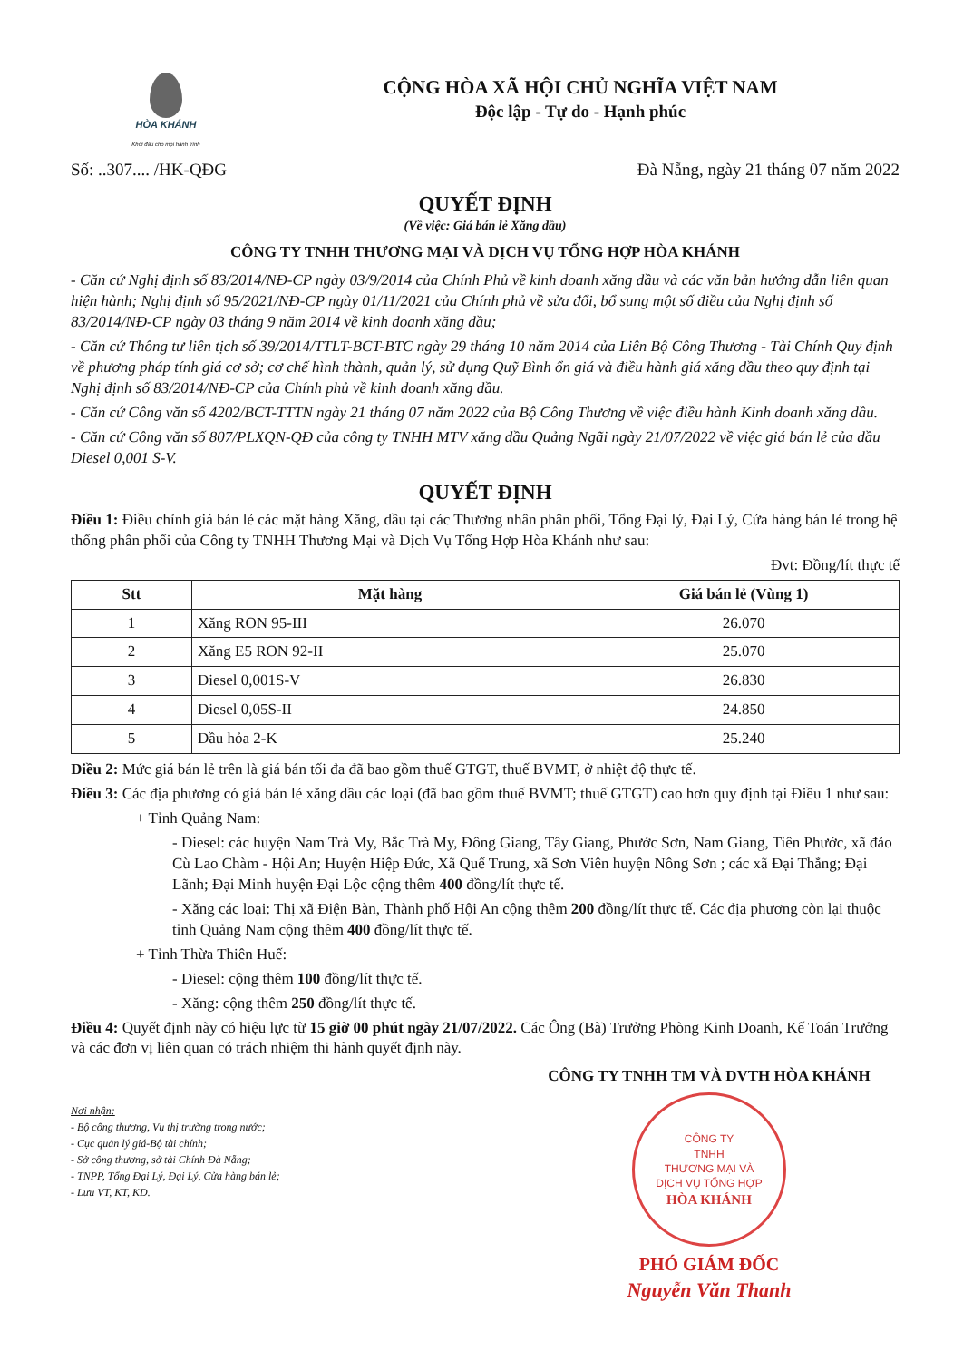HÒA KHÁNH
Khởi đầu cho mọi hành trình
CỘNG HÒA XÃ HỘI CHỦ NGHĨA VIỆT NAM
Độc lập - Tự do - Hạnh phúc
Số: ..307.... /HK-QĐG Đà Nẵng, ngày 21 tháng 07 năm 2022
QUYẾT ĐỊNH
(Về việc: Giá bán lẻ Xăng dầu)
CÔNG TY TNHH THƯƠNG MẠI VÀ DỊCH VỤ TỔNG HỢP HÒA KHÁNH
- Căn cứ Nghị định số 83/2014/NĐ-CP ngày 03/9/2014 của Chính Phủ về kinh doanh xăng dầu và các văn bản hướng dẫn liên quan hiện hành; Nghị định số 95/2021/NĐ-CP ngày 01/11/2021 của Chính phủ về sửa đổi, bổ sung một số điều của Nghị định số 83/2014/NĐ-CP ngày 03 tháng 9 năm 2014 về kinh doanh xăng dầu;
- Căn cứ Thông tư liên tịch số 39/2014/TTLT-BCT-BTC ngày 29 tháng 10 năm 2014 của Liên Bộ Công Thương - Tài Chính Quy định về phương pháp tính giá cơ sở; cơ chế hình thành, quản lý, sử dụng Quỹ Bình ổn giá và điều hành giá xăng dầu theo quy định tại Nghị định số 83/2014/NĐ-CP của Chính phủ về kinh doanh xăng dầu.
- Căn cứ Công văn số 4202/BCT-TTTN ngày 21 tháng 07 năm 2022 của Bộ Công Thương về việc điều hành Kinh doanh xăng dầu.
- Căn cứ Công văn số 807/PLXQN-QĐ của công ty TNHH MTV xăng dầu Quảng Ngãi ngày 21/07/2022 về việc giá bán lẻ của dầu Diesel 0,001 S-V.
QUYẾT ĐỊNH
Điều 1: Điều chỉnh giá bán lẻ các mặt hàng Xăng, dầu tại các Thương nhân phân phối, Tổng Đại lý, Đại Lý, Cửa hàng bán lẻ trong hệ thống phân phối của Công ty TNHH Thương Mại và Dịch Vụ Tổng Hợp Hòa Khánh như sau:
Đvt: Đồng/lít thực tế
| Stt | Mặt hàng | Giá bán lẻ (Vùng 1) |
| --- | --- | --- |
| 1 | Xăng RON 95-III | 26.070 |
| 2 | Xăng E5 RON 92-II | 25.070 |
| 3 | Diesel 0,001S-V | 26.830 |
| 4 | Diesel 0,05S-II | 24.850 |
| 5 | Dầu hỏa 2-K | 25.240 |
Điều 2: Mức giá bán lẻ trên là giá bán tối đa đã bao gồm thuế GTGT, thuế BVMT, ở nhiệt độ thực tế.
Điều 3: Các địa phương có giá bán lẻ xăng dầu các loại (đã bao gồm thuế BVMT; thuế GTGT) cao hơn quy định tại Điều 1 như sau:
+ Tỉnh Quảng Nam:
- Diesel: các huyện Nam Trà My, Bắc Trà My, Đông Giang, Tây Giang, Phước Sơn, Nam Giang, Tiên Phước, xã đảo Cù Lao Chàm - Hội An; Huyện Hiệp Đức, Xã Quế Trung, xã Sơn Viên huyện Nông Sơn ; các xã Đại Thắng; Đại Lãnh; Đại Minh huyện Đại Lộc cộng thêm 400 đồng/lít thực tế.
- Xăng các loại: Thị xã Điện Bàn, Thành phố Hội An cộng thêm 200 đồng/lít thực tế. Các địa phương còn lại thuộc tỉnh Quảng Nam cộng thêm 400 đồng/lít thực tế.
+ Tỉnh Thừa Thiên Huế:
- Diesel: cộng thêm 100 đồng/lít thực tế.
- Xăng: cộng thêm 250 đồng/lít thực tế.
Điều 4: Quyết định này có hiệu lực từ 15 giờ 00 phút ngày 21/07/2022. Các Ông (Bà) Trưởng Phòng Kinh Doanh, Kế Toán Trưởng và các đơn vị liên quan có trách nhiệm thi hành quyết định này.
Nơi nhận:
- Bộ công thương, Vụ thị trường trong nước;
- Cục quản lý giá-Bộ tài chính;
- Sở công thương, sở tài Chính Đà Nẵng;
- TNPP, Tổng Đại Lý, Đại Lý, Cửa hàng bán lẻ;
- Lưu VT, KT, KD.
CÔNG TY TNHH TM VÀ DVTH HÒA KHÁNH
CÔNG TY
TNHH
THƯƠNG MẠI VÀ
DỊCH VỤ TỔNG HỢP
HÒA KHÁNH
PHÓ GIÁM ĐỐC
Nguyễn Văn Thanh